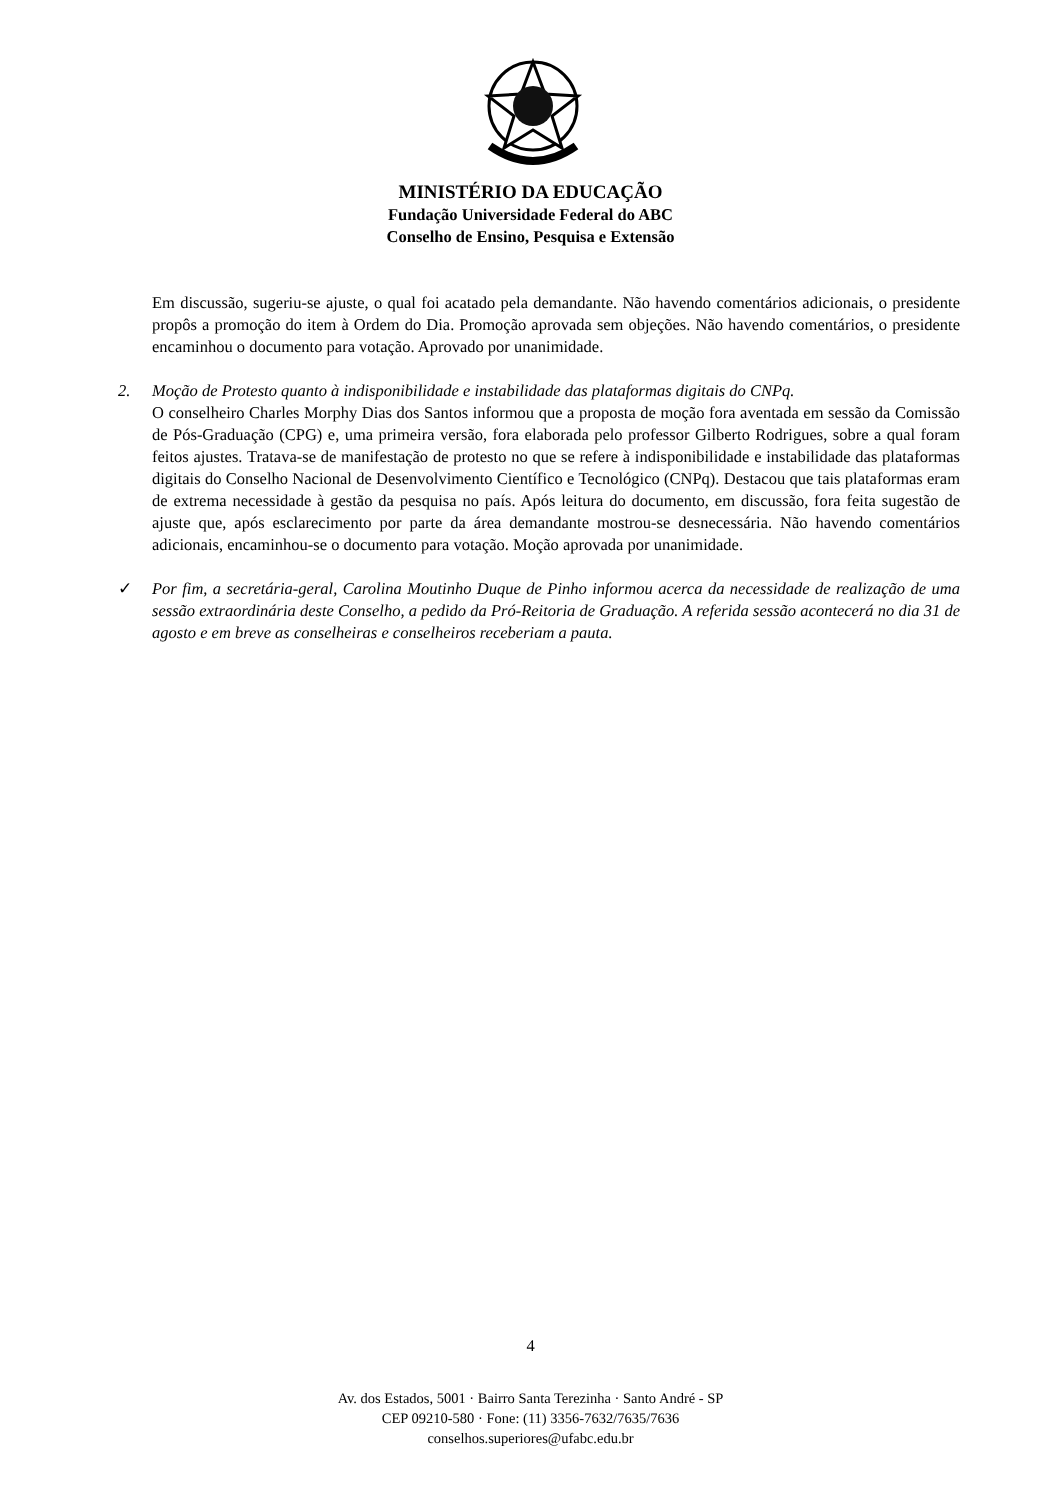MINISTÉRIO DA EDUCAÇÃO
Fundação Universidade Federal do ABC
Conselho de Ensino, Pesquisa e Extensão
Em discussão, sugeriu-se ajuste, o qual foi acatado pela demandante. Não havendo comentários adicionais, o presidente propôs a promoção do item à Ordem do Dia. Promoção aprovada sem objeções. Não havendo comentários, o presidente encaminhou o documento para votação. Aprovado por unanimidade.
2. Moção de Protesto quanto à indisponibilidade e instabilidade das plataformas digitais do CNPq.
O conselheiro Charles Morphy Dias dos Santos informou que a proposta de moção fora aventada em sessão da Comissão de Pós-Graduação (CPG) e, uma primeira versão, fora elaborada pelo professor Gilberto Rodrigues, sobre a qual foram feitos ajustes. Tratava-se de manifestação de protesto no que se refere à indisponibilidade e instabilidade das plataformas digitais do Conselho Nacional de Desenvolvimento Científico e Tecnológico (CNPq). Destacou que tais plataformas eram de extrema necessidade à gestão da pesquisa no país. Após leitura do documento, em discussão, fora feita sugestão de ajuste que, após esclarecimento por parte da área demandante mostrou-se desnecessária. Não havendo comentários adicionais, encaminhou-se o documento para votação. Moção aprovada por unanimidade.
✓ Por fim, a secretária-geral, Carolina Moutinho Duque de Pinho informou acerca da necessidade de realização de uma sessão extraordinária deste Conselho, a pedido da Pró-Reitoria de Graduação. A referida sessão acontecerá no dia 31 de agosto e em breve as conselheiras e conselheiros receberiam a pauta.
4
Av. dos Estados, 5001 · Bairro Santa Terezinha · Santo André - SP
CEP 09210-580 · Fone: (11) 3356-7632/7635/7636
conselhos.superiores@ufabc.edu.br